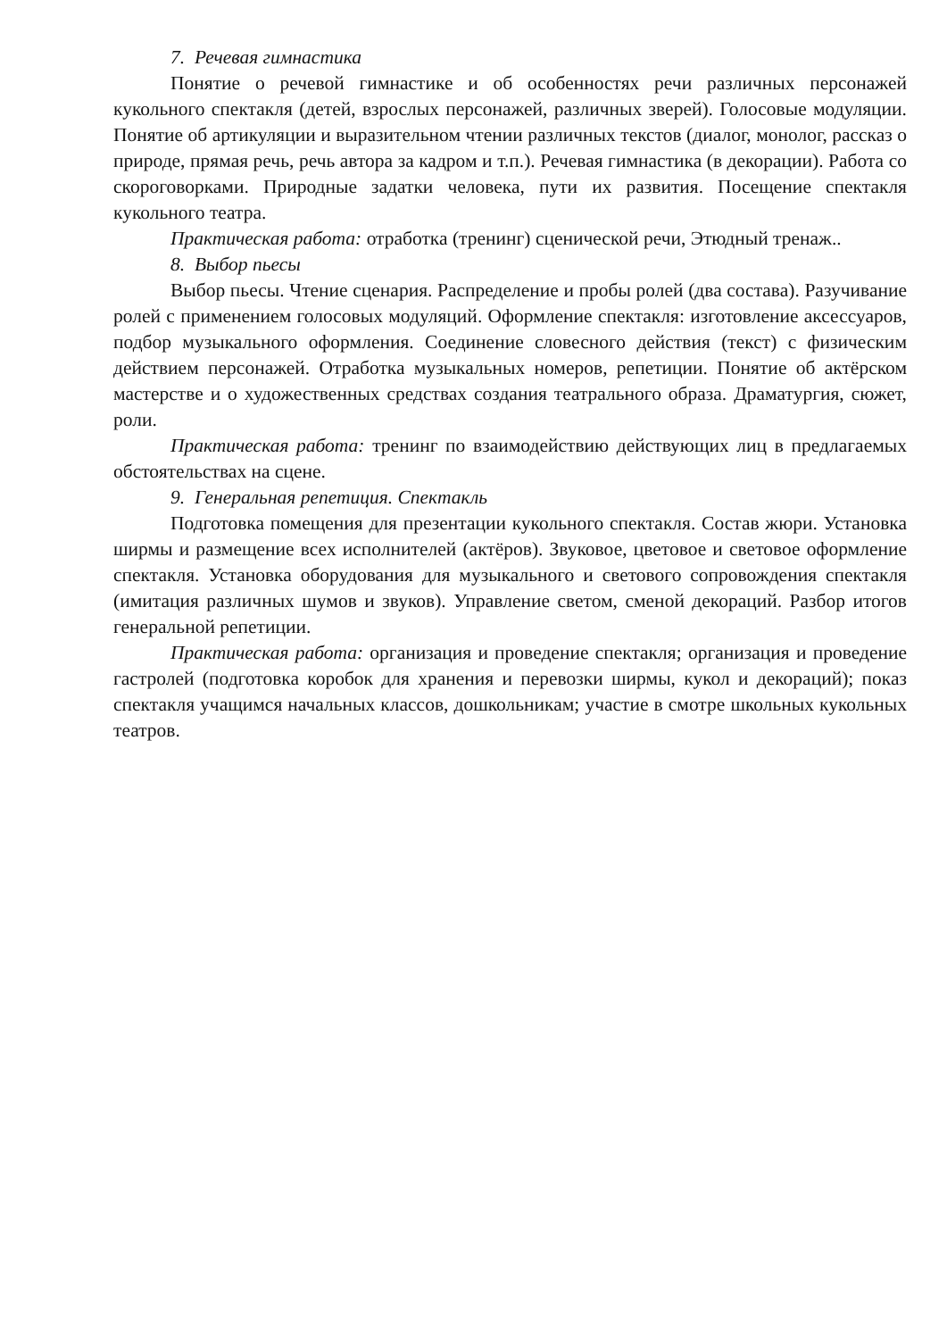7. Речевая гимнастика
Понятие о речевой гимнастике и об особенностях речи различных персонажей кукольного спектакля (детей, взрослых персонажей, различных зверей). Голосовые модуляции. Понятие об артикуляции и выразительном чтении различных текстов (диалог, монолог, рассказ о природе, прямая речь, речь автора за кадром и т.п.). Речевая гимнастика (в декорации). Работа со скороговорками. Природные задатки человека, пути их развития. Посещение спектакля кукольного театра.
Практическая работа: отработка (тренинг) сценической речи, Этюдный тренаж..
8. Выбор пьесы
Выбор пьесы. Чтение сценария. Распределение и пробы ролей (два состава). Разучивание ролей с применением голосовых модуляций. Оформление спектакля: изготовление аксессуаров, подбор музыкального оформления. Соединение словесного действия (текст) с физическим действием персонажей. Отработка музыкальных номеров, репетиции. Понятие об актёрском мастерстве и о художественных средствах создания театрального образа. Драматургия, сюжет, роли.
Практическая работа: тренинг по взаимодействию действующих лиц в предлагаемых обстоятельствах на сцене.
9. Генеральная репетиция. Спектакль
Подготовка помещения для презентации кукольного спектакля. Состав жюри. Установка ширмы и размещение всех исполнителей (актёров). Звуковое, цветовое и световое оформление спектакля. Установка оборудования для музыкального и светового сопровождения спектакля (имитация различных шумов и звуков). Управление светом, сменой декораций. Разбор итогов генеральной репетиции.
Практическая работа: организация и проведение спектакля; организация и проведение гастролей (подготовка коробок для хранения и перевозки ширмы, кукол и декораций); показ спектакля учащимся начальных классов, дошкольникам; участие в смотре школьных кукольных театров.